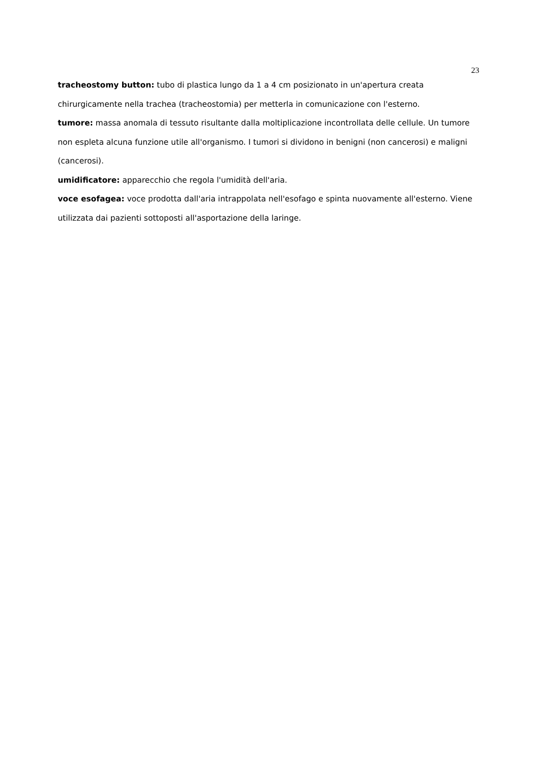23
tracheostomy button: tubo di plastica lungo da 1 a 4 cm posizionato in un'apertura creata chirurgicamente nella trachea (tracheostomia) per metterla in comunicazione con l'esterno.
tumore: massa anomala di tessuto risultante dalla moltiplicazione incontrollata delle cellule. Un tumore non espleta alcuna funzione utile all'organismo. I tumori si dividono in benigni (non cancerosi) e maligni (cancerosi).
umidificatore: apparecchio che regola l'umidità dell'aria.
voce esofagea: voce prodotta dall'aria intrappolata nell'esofago e spinta nuovamente all'esterno. Viene utilizzata dai pazienti sottoposti all'asportazione della laringe.